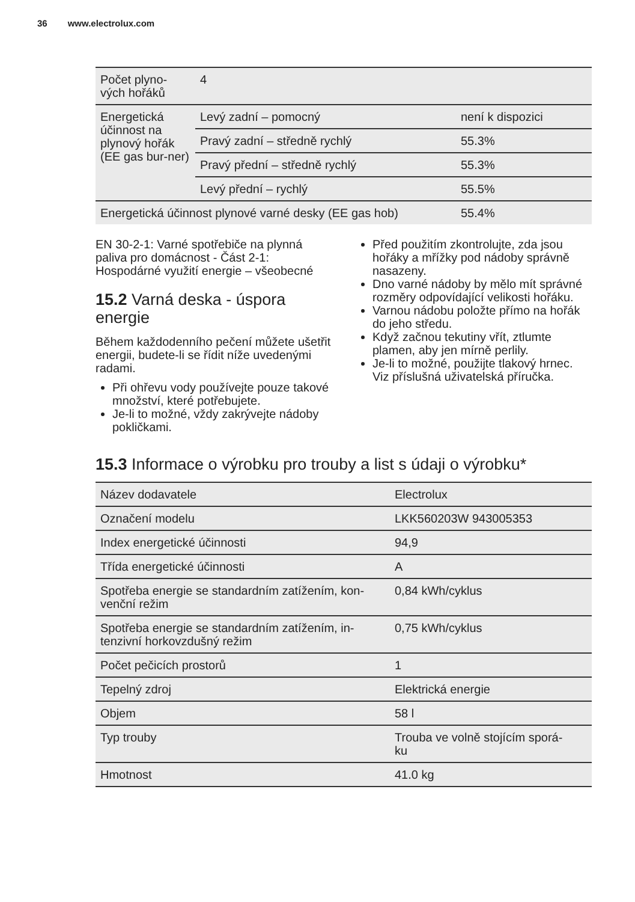36 www.electrolux.com
| Počet plyno- vých hořáků | 4 | |
| Energetická účinnost na plynový hořák (EE gas bur-ner) | Levý zadní – pomocný | není k dispozici |
| | Pravý zadní – středně rychlý | 55.3% |
| | Pravý přední – středně rychlý | 55.3% |
| | Levý přední – rychlý | 55.5% |
| Energetická účinnost plynové varné desky (EE gas hob) | | 55.4% |
EN 30-2-1: Varné spotřebiče na plynná paliva pro domácnost - Část 2-1: Hospodárné využití energie – všeobecné
15.2 Varná deska - úspora energie
Během každodenního pečení můžete ušetřit energii, budete-li se řídit níže uvedenými radami.
Při ohřevu vody používejte pouze takové množství, které potřebujete.
Je-li to možné, vždy zakrývejte nádoby pokličkami.
Před použitím zkontrolujte, zda jsou hořáky a mřížky pod nádoby správně nasazeny.
Dno varné nádoby by mělo mít správné rozměry odpovídající velikosti hořáku.
Varnou nádobu položte přímo na hořák do jeho středu.
Když začnou tekutiny vřít, ztlumte plamen, aby jen mírně perlily.
Je-li to možné, použijte tlakový hrnec. Viz příslušná uživatelská příručka.
15.3 Informace o výrobku pro trouby a list s údaji o výrobku*
| Název dodavatele | Electrolux |
| Označení modelu | LKK560203W 943005353 |
| Index energetické účinnosti | 94,9 |
| Třída energetické účinnosti | A |
| Spotřeba energie se standardním zatížením, kon- venční režim | 0,84 kWh/cyklus |
| Spotřeba energie se standardním zatížením, in- tenzivní horkovzdušný režim | 0,75 kWh/cyklus |
| Počet pečicích prostorů | 1 |
| Tepelný zdroj | Elektrická energie |
| Objem | 58 l |
| Typ trouby | Trouba ve volně stojícím sporá- ku |
| Hmotnost | 41.0 kg |